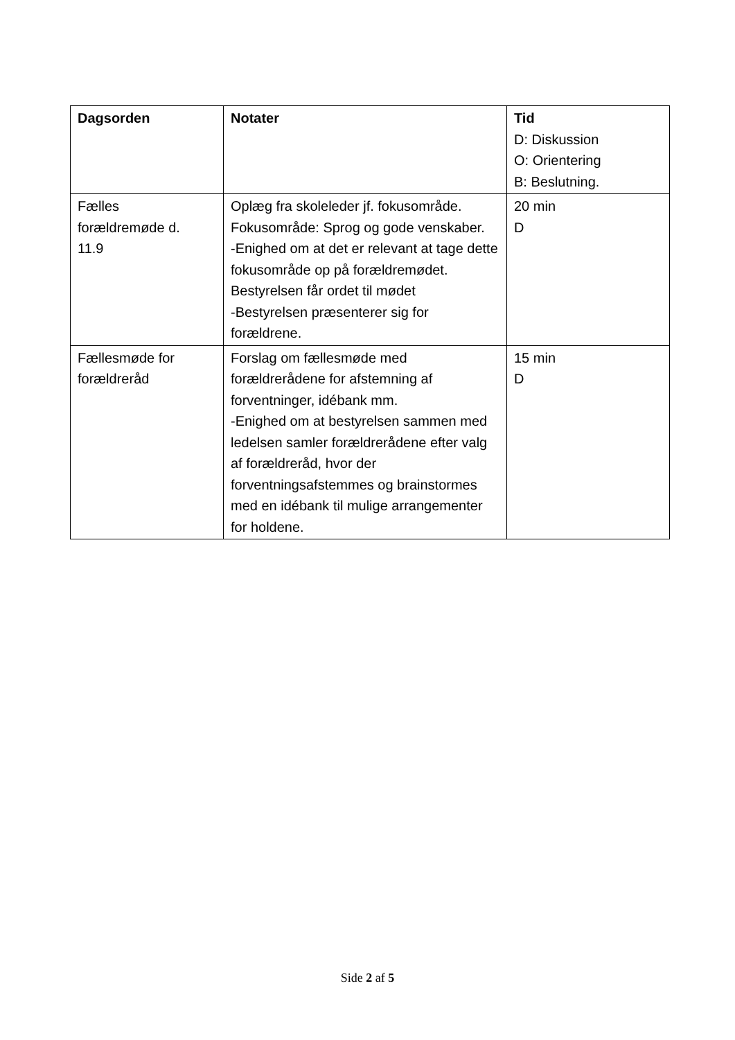| Dagsorden | Notater | Tid D: Diskussion O: Orientering B: Beslutning. |
| Fælles forældremøde d. 11.9 | Oplæg fra skoleleder jf. fokusområde. Fokusområde: Sprog og gode venskaber. -Enighed om at det er relevant at tage dette fokusområde op på forældremødet. Bestyrelsen får ordet til mødet -Bestyrelsen præsenterer sig for forældrene. | 20 min D |
| Fællesmøde for forældreråd | Forslag om fællesmøde med forældrerådene for afstemning af forventninger, idébank mm. -Enighed om at bestyrelsen sammen med ledelsen samler forældrerådene efter valg af forældreråd, hvor der forventningsafstemmes og brainstormes med en idébank til mulige arrangementer for holdene. | 15 min D |
Side 2 af 5